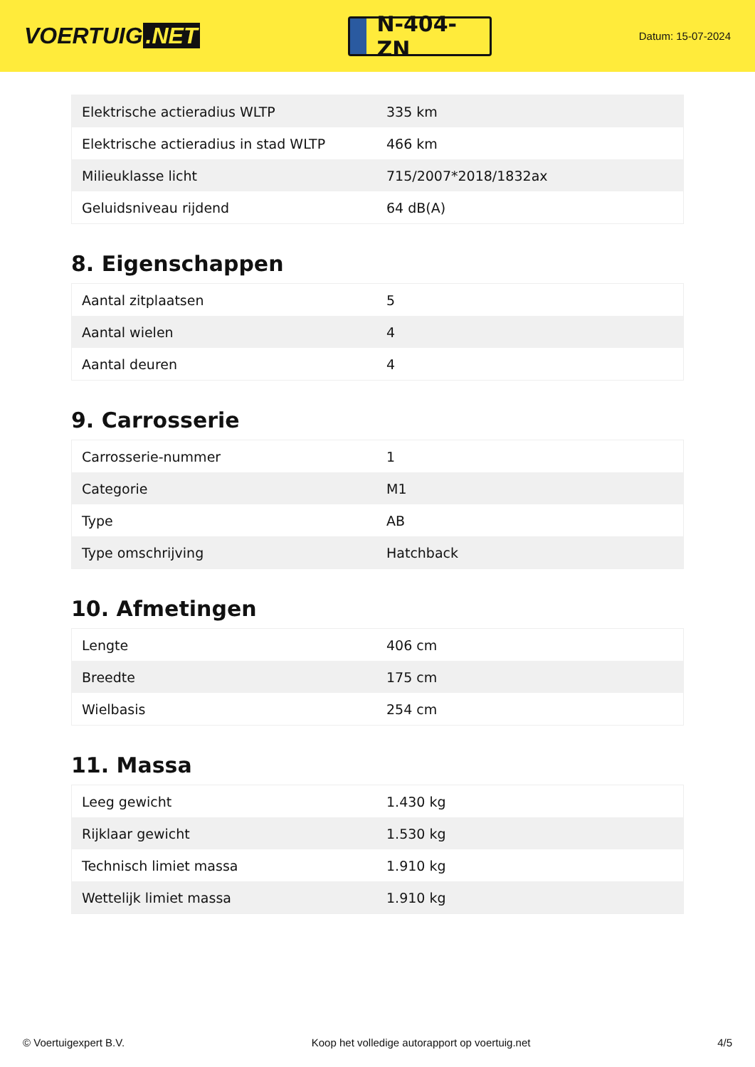VOERTUIG.NET
N-404-ZN
Datum: 15-07-2024
| Elektrische actieradius WLTP | 335 km |
| Elektrische actieradius in stad WLTP | 466 km |
| Milieuklasse licht | 715/2007*2018/1832ax |
| Geluidsniveau rijdend | 64 dB(A) |
8. Eigenschappen
| Aantal zitplaatsen | 5 |
| Aantal wielen | 4 |
| Aantal deuren | 4 |
9. Carrosserie
| Carrosserie-nummer | 1 |
| Categorie | M1 |
| Type | AB |
| Type omschrijving | Hatchback |
10. Afmetingen
| Lengte | 406 cm |
| Breedte | 175 cm |
| Wielbasis | 254 cm |
11. Massa
| Leeg gewicht | 1.430 kg |
| Rijklaar gewicht | 1.530 kg |
| Technisch limiet massa | 1.910 kg |
| Wettelijk limiet massa | 1.910 kg |
© Voertuigexpert B.V. Koop het volledige autorapport op voertuig.net 4/5